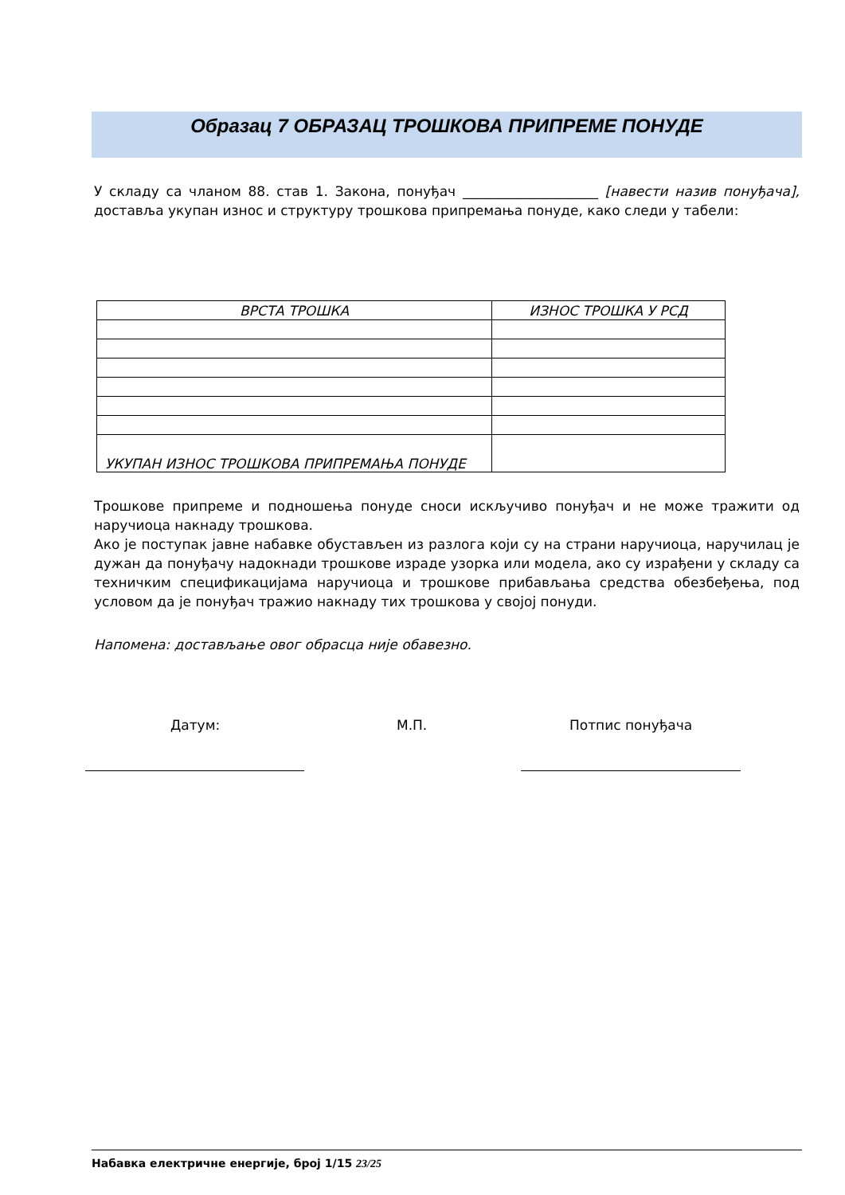Образац 7 ОБРАЗАЦ ТРОШКОВА ПРИПРЕМЕ ПОНУДЕ
У складу са чланом 88. став 1. Закона, понуђач ____________________ [навести назив понуђача], доставља укупан износ и структуру трошкова припремања понуде, како следи у табели:
| ВРСТА ТРОШКА | ИЗНОС ТРОШКА У РСД |
| --- | --- |
| УКУПАН ИЗНОС ТРОШКОВА ПРИПРЕМАЊА ПОНУДЕ | |
Трошкове припреме и подношења понуде сноси искључиво понуђач и не може тражити од наручиоца накнаду трошкова.
Ако је поступак јавне набавке обустављен из разлога који су на страни наручиоца, наручилац је дужан да понуђачу надокнади трошкове израде узорка или модела, ако су израђени у складу са техничким спецификацијама наручиоца и трошкове прибављања средства обезбеђења, под условом да је понуђач тражио накнаду тих трошкова у својој понуди.
Напомена: достављање овог обрасца није обавезно.
Датум: М.П. Потпис понуђача
Набавка електричне енергије, број 1/15 23/25